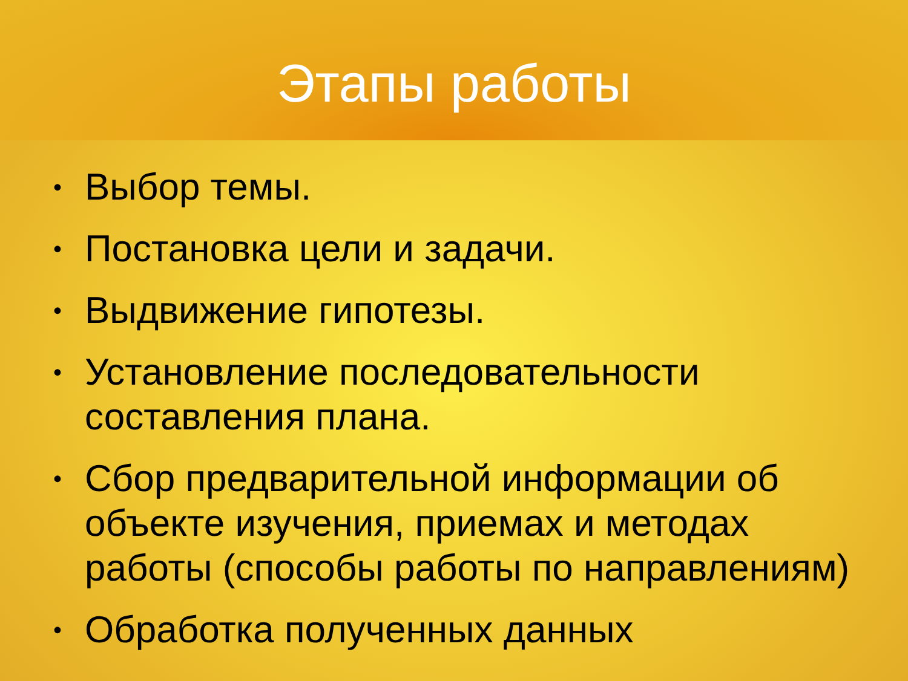Этапы работы
• Выбор темы.
• Постановка цели и задачи.
• Выдвижение гипотезы.
• Установление последовательности составления плана.
• Сбор предварительной информации об объекте изучения, приемах и методах работы (способы работы по направлениям)
• Обработка полученных данных